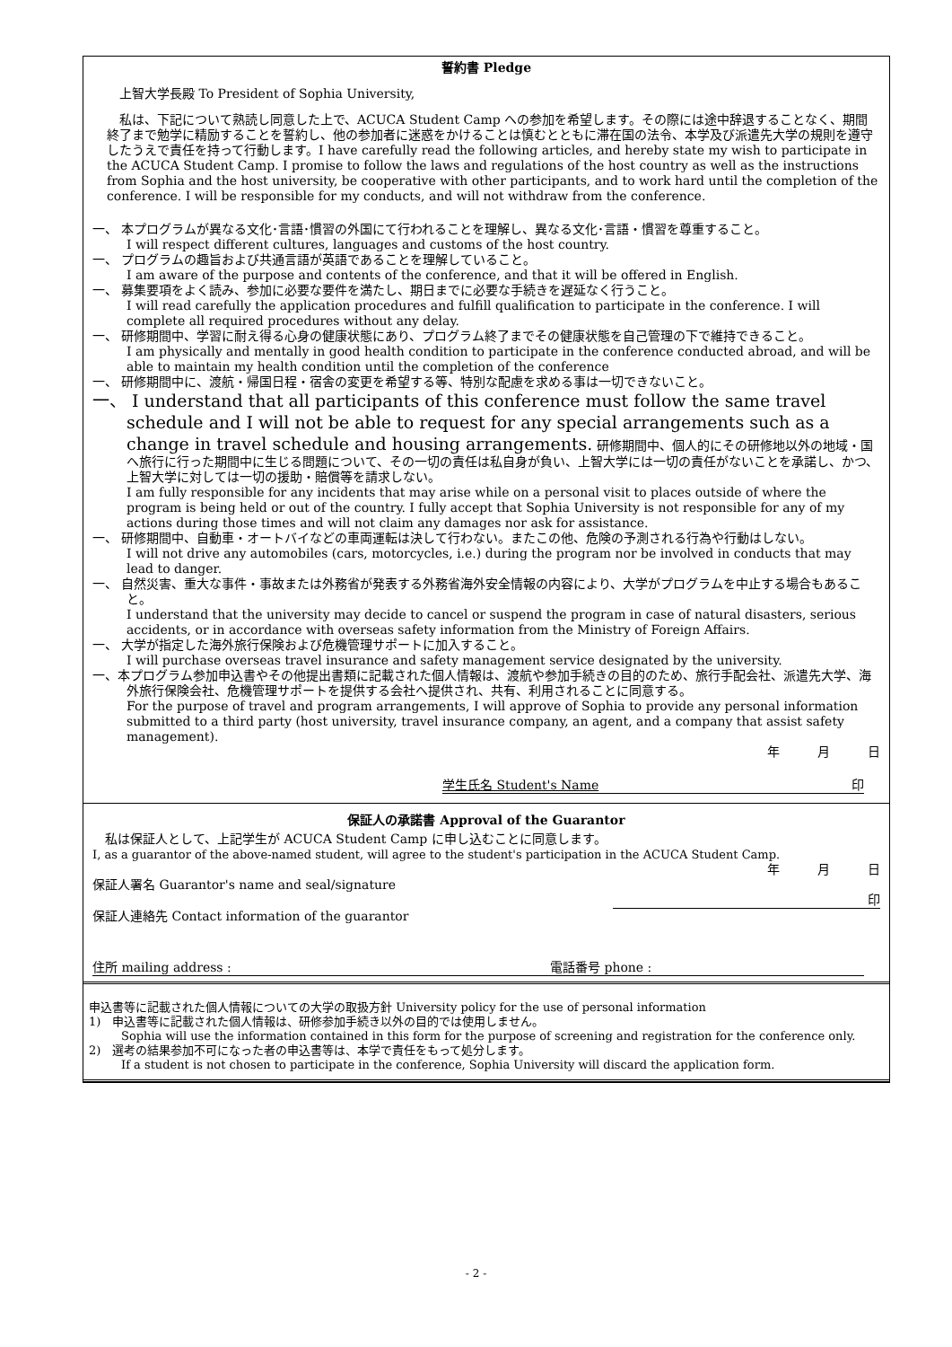誓約書 Pledge
上智大学長殿 To President of Sophia University,
　私は、下記について熟読し同意した上で、ACUCA Student Camp への参加を希望します。その際には途中辞退することなく、期間終了まで勉学に精励することを誓約し、他の参加者に迷惑をかけることは慎むとともに滞在国の法令、本学及び派遣先大学の規則を遵守したうえで責任を持って行動します。I have carefully read the following articles, and hereby state my wish to participate in the ACUCA Student Camp. I promise to follow the laws and regulations of the host country as well as the instructions from Sophia and the host university, be cooperative with other participants, and to work hard until the completion of the conference. I will be responsible for my conducts, and will not withdraw from the conference.
一、 本プログラムが異なる文化･言語･慣習の外国にて行われることを理解し、異なる文化･言語・慣習を尊重すること。
I will respect different cultures, languages and customs of the host country.
一、 プログラムの趣旨および共通言語が英語であることを理解していること。
I am aware of the purpose and contents of the conference, and that it will be offered in English.
一、 募集要項をよく読み、参加に必要な要件を満たし、期日までに必要な手続きを遅延なく行うこと。
I will read carefully the application procedures and fulfill qualification to participate in the conference. I will complete all required procedures without any delay.
一、 研修期間中、学習に耐え得る心身の健康状態にあり、プログラム終了までその健康状態を自己管理の下で維持できること。
I am physically and mentally in good health condition to participate in the conference conducted abroad, and will be able to maintain my health condition until the completion of the conference
一、 研修期間中に、渡航・帰国日程・宿舎の変更を希望する等、特別な配慮を求める事は一切できないこと。
一、 I understand that all participants of this conference must follow the same travel schedule and I will not be able to request for any special arrangements such as a change in travel schedule and housing arrangements. 研修期間中、個人的にその研修地以外の地域・国へ旅行に行った期間中に生じる問題について、その一切の責任は私自身が負い、上智大学には一切の責任がないことを承諾し、かつ、上智大学に対しては一切の援助・賠償等を請求しない。
I am fully responsible for any incidents that may arise while on a personal visit to places outside of where the program is being held or out of the country. I fully accept that Sophia University is not responsible for any of my actions during those times and will not claim any damages nor ask for assistance.
一、 研修期間中、自動車・オートバイなどの車両運転は決して行わない。またこの他、危険の予測される行為や行動はしない。
I will not drive any automobiles (cars, motorcycles, i.e.) during the program nor be involved in conducts that may lead to danger.
一、 自然災害、重大な事件・事故または外務省が発表する外務省海外安全情報の内容により、大学がプログラムを中止する場合もあること。
I understand that the university may decide to cancel or suspend the program in case of natural disasters, serious accidents, or in accordance with overseas safety information from the Ministry of Foreign Affairs.
一、 大学が指定した海外旅行保険および危機管理サポートに加入すること。
I will purchase overseas travel insurance and safety management service designated by the university.
一、本プログラム参加申込書やその他提出書類に記載された個人情報は、渡航や参加手続きの目的のため、旅行手配会社、派遣先大学、海外旅行保険会社、危機管理サポートを提供する会社へ提供され、共有、利用されることに同意する。
For the purpose of travel and program arrangements, I will approve of Sophia to provide any personal information submitted to a third party (host university, travel insurance company, an agent, and a company that assist safety management).
年　　　月　　　日
学生氏名 Student's Name 印
保証人の承諾書 Approval of the Guarantor
　私は保証人として、上記学生が ACUCA Student Camp に申し込むことに同意します。
I, as a guarantor of the above-named student, will agree to the student's participation in the ACUCA Student Camp.
年　　　月　　　日
保証人署名 Guarantor's name and seal/signature
印
保証人連絡先 Contact information of the guarantor
住所 mailing address : 電話番号 phone :
申込書等に記載された個人情報についての大学の取扱方針 University policy for the use of personal information
1)　申込書等に記載された個人情報は、研修参加手続き以外の目的では使用しません。
Sophia will use the information contained in this form for the purpose of screening and registration for the conference only.
2)　選考の結果参加不可になった者の申込書等は、本学で責任をもって処分します。
If a student is not chosen to participate in the conference, Sophia University will discard the application form.
- 2 -